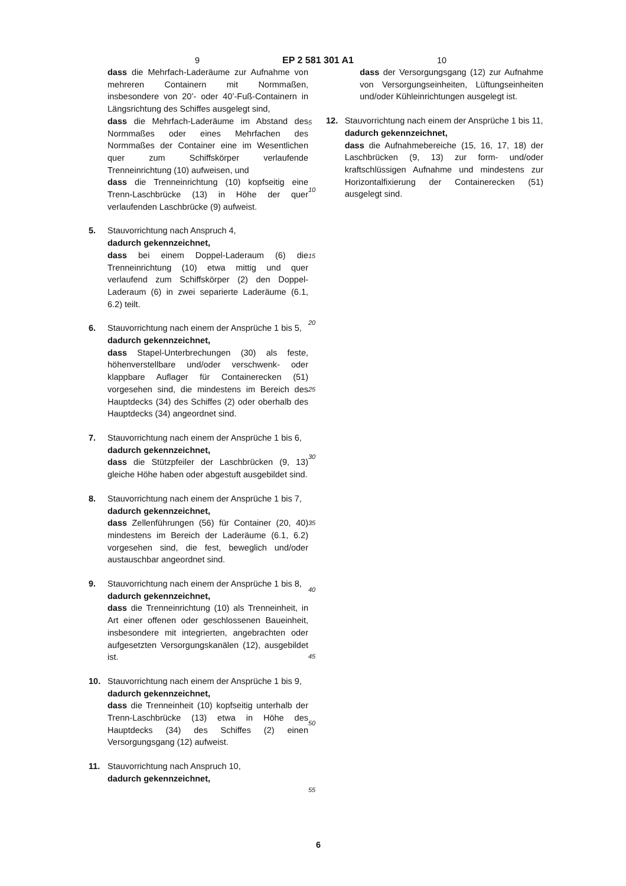9 EP 2 581 301 A1 10
dass die Mehrfach-Laderäume zur Aufnahme von mehreren Containern mit Normmaßen, insbesondere von 20’- oder 40’-Fuß-Containern in Längsrichtung des Schiffes ausgelegt sind,
dass die Mehrfach-Laderäume im Abstand des Normmaßes oder eines Mehrfachen des Normmaßes der Container eine im Wesentlichen quer zum Schiffskörper verlaufende Trenneinrichtung (10) aufweisen, und
dass die Trenneinrichtung (10) kopfseitig eine Trenn-Laschbrücke (13) in Höhe der quer verlaufenden Laschbrücke (9) aufweist.
5. Stauvorrichtung nach Anspruch 4,
dadurch gekennzeichnet,
dass bei einem Doppel-Laderaum (6) die Trenneinrichtung (10) etwa mittig und quer verlaufend zum Schiffskörper (2) den Doppel-Laderaum (6) in zwei separierte Laderäume (6.1, 6.2) teilt.
6. Stauvorrichtung nach einem der Ansprüche 1 bis 5,
dadurch gekennzeichnet,
dass Stapel-Unterbrechungen (30) als feste, höhenverstellbare und/oder verschwenk- oder klappbare Auflager für Containerecken (51) vorgesehen sind, die mindestens im Bereich des Hauptdecks (34) des Schiffes (2) oder oberhalb des Hauptdecks (34) angeordnet sind.
7. Stauvorrichtung nach einem der Ansprüche 1 bis 6,
dadurch gekennzeichnet,
dass die Stützpfeiler der Laschbrücken (9, 13) gleiche Höhe haben oder abgestuft ausgebildet sind.
8. Stauvorrichtung nach einem der Ansprüche 1 bis 7,
dadurch gekennzeichnet,
dass Zellenführungen (56) für Container (20, 40) mindestens im Bereich der Laderäume (6.1, 6.2) vorgesehen sind, die fest, beweglich und/oder austauschbar angeordnet sind.
9. Stauvorrichtung nach einem der Ansprüche 1 bis 8,
dadurch gekennzeichnet,
dass die Trenneinrichtung (10) als Trenneinheit, in Art einer offenen oder geschlossenen Baueinheit, insbesondere mit integrierten, angebrachten oder aufgesetzten Versorgungskanälen (12), ausgebildet ist.
10. Stauvorrichtung nach einem der Ansprüche 1 bis 9,
dadurch gekennzeichnet,
dass die Trenneinheit (10) kopfseitig unterhalb der Trenn-Laschbrücke (13) etwa in Höhe des Hauptdecks (34) des Schiffes (2) einen Versorgungsgang (12) aufweist.
11. Stauvorrichtung nach Anspruch 10,
dadurch gekennzeichnet,
5
10
15
20
25
30
35
40
45
50
55
dass der Versorgungsgang (12) zur Aufnahme von Versorgungseinheiten, Lüftungseinheiten und/oder Kühleinrichtungen ausgelegt ist.
12. Stauvorrichtung nach einem der Ansprüche 1 bis 11,
dadurch gekennzeichnet,
dass die Aufnahmebereiche (15, 16, 17, 18) der Laschbrücken (9, 13) zur form- und/oder kraftschlüssigen Aufnahme und mindestens zur Horizontalfixierung der Containerecken (51) ausgelegt sind.
6